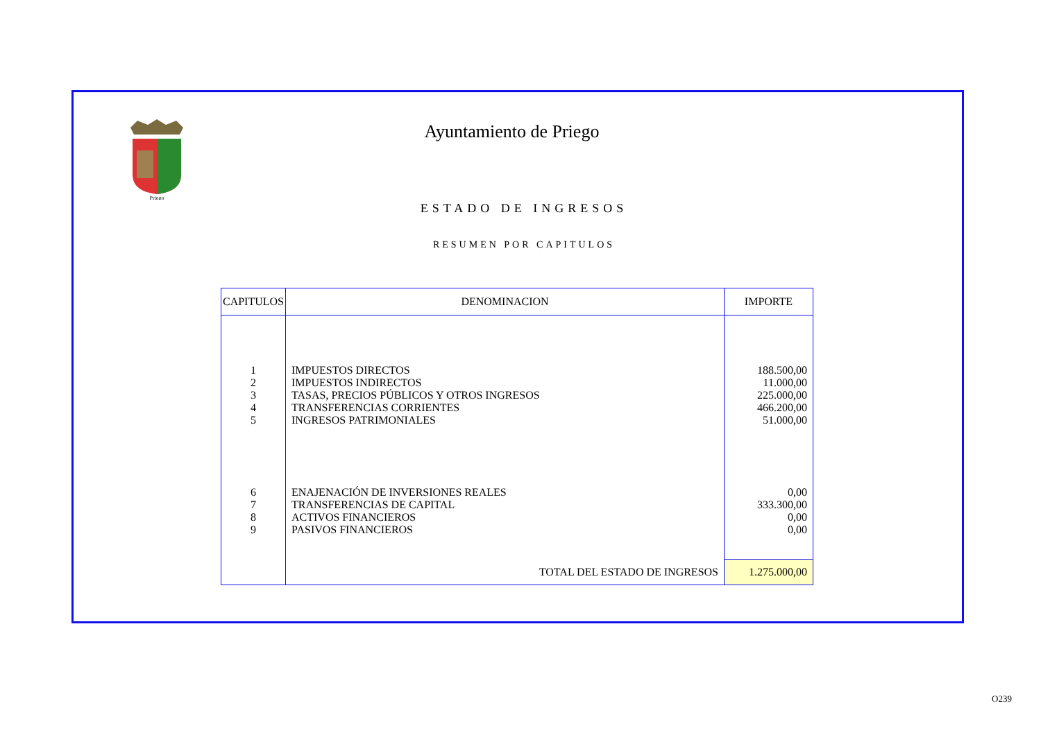Priego
Ayuntamiento de Priego
ESTADO DE INGRESOS
RESUMEN POR CAPITULOS
| CAPITULOS | DENOMINACION | IMPORTE |
| --- | --- | --- |
| 1 2 3 4 5 | IMPUESTOS DIRECTOS IMPUESTOS INDIRECTOS TASAS, PRECIOS PÚBLICOS Y OTROS INGRESOS TRANSFERENCIAS CORRIENTES INGRESOS PATRIMONIALES | 188.500,00 11.000,00 225.000,00 466.200,00 51.000,00 |
| 6 7 8 9 | ENAJENACIÓN DE INVERSIONES REALES TRANSFERENCIAS DE CAPITAL ACTIVOS FINANCIEROS PASIVOS FINANCIEROS | 0,00 333.300,00 0,00 0,00 |
| | TOTAL DEL ESTADO DE INGRESOS | 1.275.000,00 |
O239